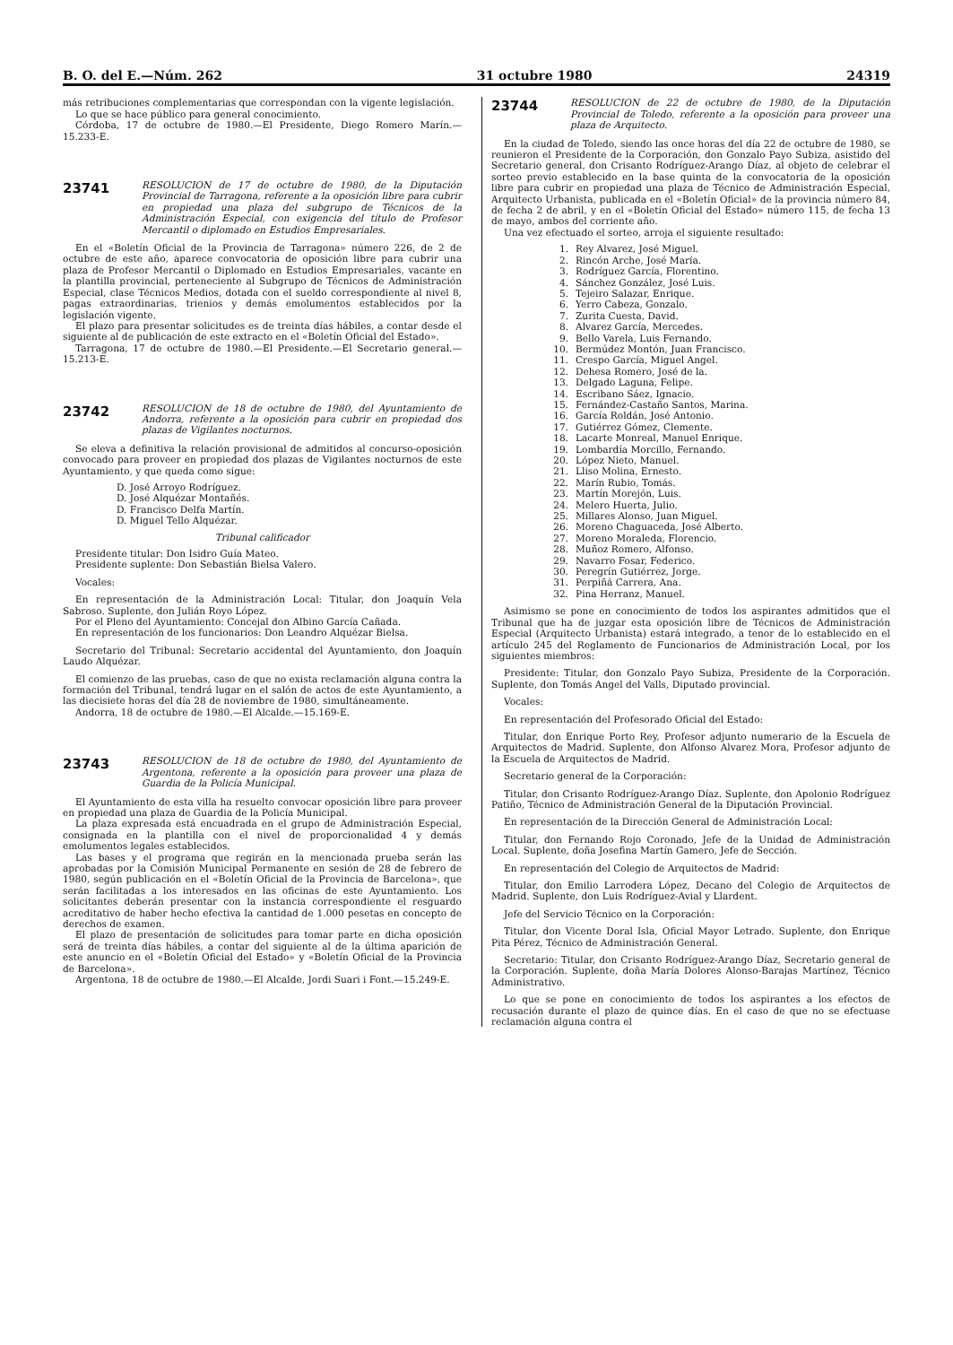B. O. del E.—Núm. 262 31 octubre 1980 24319
más retribuciones complementarias que correspondan con la vigente legislación.
Lo que se hace público para general conocimiento.
Córdoba, 17 de octubre de 1980.—El Presidente, Diego Romero Marín.—15.233-E.
23741
RESOLUCION de 17 de octubre de 1980, de la Diputación Provincial de Tarragona, referente a la oposición libre para cubrir en propiedad una plaza del subgrupo de Técnicos de la Administración Especial, con exigencia del título de Profesor Mercantil o diplomado en Estudios Empresariales.
En el «Boletín Oficial de la Provincia de Tarragona» número 226, de 2 de octubre de este año, aparece convocatoria de oposición libre para cubrir una plaza de Profesor Mercantil o Diplomado en Estudios Empresariales, vacante en la plantilla provincial, perteneciente al Subgrupo de Técnicos de Administración Especial, clase Técnicos Medios, dotada con el sueldo correspondiente al nivel 8, pagas extraordinarias, trienios y demás emolumentos establecidos por la legislación vigente.
El plazo para presentar solicitudes es de treinta días hábiles, a contar desde el siguiente al de publicación de este extracto en el «Boletín Oficial del Estado».
Tarragona, 17 de octubre de 1980.—El Presidente.—El Secretario general.—15.213-E.
23742
RESOLUCION de 18 de octubre de 1980, del Ayuntamiento de Andorra, referente a la oposición para cubrir en propiedad dos plazas de Vigilantes nocturnos.
Se eleva a definitiva la relación provisional de admitidos al concurso-oposición convocado para proveer en propiedad dos plazas de Vigilantes nocturnos de este Ayuntamiento, y que queda como sigue:
D. José Arroyo Rodríguez.
D. José Alquézar Montañés.
D. Francisco Delfa Martín.
D. Miguel Tello Alquézar.
Tribunal calificador
Presidente titular: Don Isidro Guía Mateo.
Presidente suplente: Don Sebastián Bielsa Valero.
Vocales:
En representación de la Administración Local: Titular, don Joaquín Vela Sabroso. Suplente, don Julián Royo López.
Por el Pleno del Ayuntamiento: Concejal don Albino García Cañada.
En representación de los funcionarios: Don Leandro Alquézar Bielsa.
Secretario del Tribunal: Secretario accidental del Ayuntamiento, don Joaquín Laudo Alquézar.
El comienzo de las pruebas, caso de que no exista reclamación alguna contra la formación del Tribunal, tendrá lugar en el salón de actos de este Ayuntamiento, a las diecisiete horas del día 28 de noviembre de 1980, simultáneamente.
Andorra, 18 de octubre de 1980.—El Alcalde.—15.169-E.
23743
RESOLUCION de 18 de octubre de 1980, del Ayuntamiento de Argentona, referente a la oposición para proveer una plaza de Guardia de la Policía Municipal.
El Ayuntamiento de esta villa ha resuelto convocar oposición libre para proveer en propiedad una plaza de Guardia de la Policía Municipal.
La plaza expresada está encuadrada en el grupo de Administración Especial, consignada en la plantilla con el nivel de proporcionalidad 4 y demás emolumentos legales establecidos.
Las bases y el programa que regirán en la mencionada prueba serán las aprobadas por la Comisión Municipal Permanente en sesión de 28 de febrero de 1980, según publicación en el «Boletín Oficial de la Provincia de Barcelona», que serán facilitadas a los interesados en las oficinas de este Ayuntamiento. Los solicitantes deberán presentar con la instancia correspondiente el resguardo acreditativo de haber hecho efectiva la cantidad de 1.000 pesetas en concepto de derechos de examen.
El plazo de presentación de solicitudes para tomar parte en dicha oposición será de treinta días hábiles, a contar del siguiente al de la última aparición de este anuncio en el «Boletín Oficial del Estado» y «Boletín Oficial de la Provincia de Barcelona».
Argentona, 18 de octubre de 1980.—El Alcalde, Jordi Suari i Font.—15.249-E.
23744
RESOLUCION de 22 de octubre de 1980, de la Diputación Provincial de Toledo, referente a la oposición para proveer una plaza de Arquitecto.
En la ciudad de Toledo, siendo las once horas del día 22 de octubre de 1980, se reunieron el Presidente de la Corporación, don Gonzalo Payo Subiza, asistido del Secretario general, don Crisanto Rodríguez-Arango Díaz, al objeto de celebrar el sorteo previo establecido en la base quinta de la convocatoria de la oposición libre para cubrir en propiedad una plaza de Técnico de Administración Especial, Arquitecto Urbanista, publicada en el «Boletín Oficial» de la provincia número 84, de fecha 2 de abril, y en el «Boletín Oficial del Estado» número 115, de fecha 13 de mayo, ambos del corriente año.
Una vez efectuado el sorteo, arroja el siguiente resultado:
1. Rey Alvarez, José Miguel.
2. Rincón Arche, José María.
3. Rodríguez García, Florentino.
4. Sánchez González, José Luis.
5. Tejeiro Salazar, Enrique.
6. Yerro Cabeza, Gonzalo.
7. Zurita Cuesta, David.
8. Alvarez García, Mercedes.
9. Bello Varela, Luis Fernando.
10. Bermúdez Montón, Juan Francisco.
11. Crespo García, Miguel Angel.
12. Dehesa Romero, José de la.
13. Delgado Laguna, Felipe.
14. Escribano Sáez, Ignacio.
15. Fernández-Castaño Santos, Marina.
16. García Roldán, José Antonio.
17. Gutiérrez Gómez, Clemente.
18. Lacarte Monreal, Manuel Enrique.
19. Lombardía Morcillo, Fernando.
20. López Nieto, Manuel.
21. Lliso Molina, Ernesto.
22. Marín Rubio, Tomás.
23. Martín Morejón, Luis.
24. Melero Huerta, Julio.
25. Millares Alonso, Juan Miguel.
26. Moreno Chaguaceda, José Alberto.
27. Moreno Moraleda, Florencio.
28. Muñoz Romero, Alfonso.
29. Navarro Fosar, Federico.
30. Peregrín Gutiérrez, Jorge.
31. Perpiñá Carrera, Ana.
32. Pina Herranz, Manuel.
Asimismo se pone en conocimiento de todos los aspirantes admitidos que el Tribunal que ha de juzgar esta oposición libre de Técnicos de Administración Especial (Arquitecto Urbanista) estará integrado, a tenor de lo establecido en el artículo 245 del Reglamento de Funcionarios de Administración Local, por los siguientes miembros:
Presidente: Titular, don Gonzalo Payo Subiza, Presidente de la Corporación. Suplente, don Tomás Angel del Valls, Diputado provincial.
Vocales:
En representación del Profesorado Oficial del Estado:
Titular, don Enrique Porto Rey, Profesor adjunto numerario de la Escuela de Arquitectos de Madrid. Suplente, don Alfonso Alvarez Mora, Profesor adjunto de la Escuela de Arquitectos de Madrid.
Secretario general de la Corporación:
Titular, don Crisanto Rodríguez-Arango Díaz. Suplente, don Apolonio Rodríguez Patiño, Técnico de Administración General de la Diputación Provincial.
En representación de la Dirección General de Administración Local:
Titular, don Fernando Rojo Coronado, Jefe de la Unidad de Administración Local. Suplente, doña Josefina Martín Gamero, Jefe de Sección.
En representación del Colegio de Arquitectos de Madrid:
Titular, don Emilio Larrodera López, Decano del Colegio de Arquitectos de Madrid. Suplente, don Luis Rodríguez-Avial y Llardent.
Jefe del Servicio Técnico en la Corporación:
Titular, don Vicente Doral Isla, Oficial Mayor Letrado. Suplente, don Enrique Pita Pérez, Técnico de Administración General.
Secretario: Titular, don Crisanto Rodríguez-Arango Díaz, Secretario general de la Corporación. Suplente, doña María Dolores Alonso-Barajas Martínez, Técnico Administrativo.
Lo que se pone en conocimiento de todos los aspirantes a los efectos de recusación durante el plazo de quince días. En el caso de que no se efectuase reclamación alguna contra el